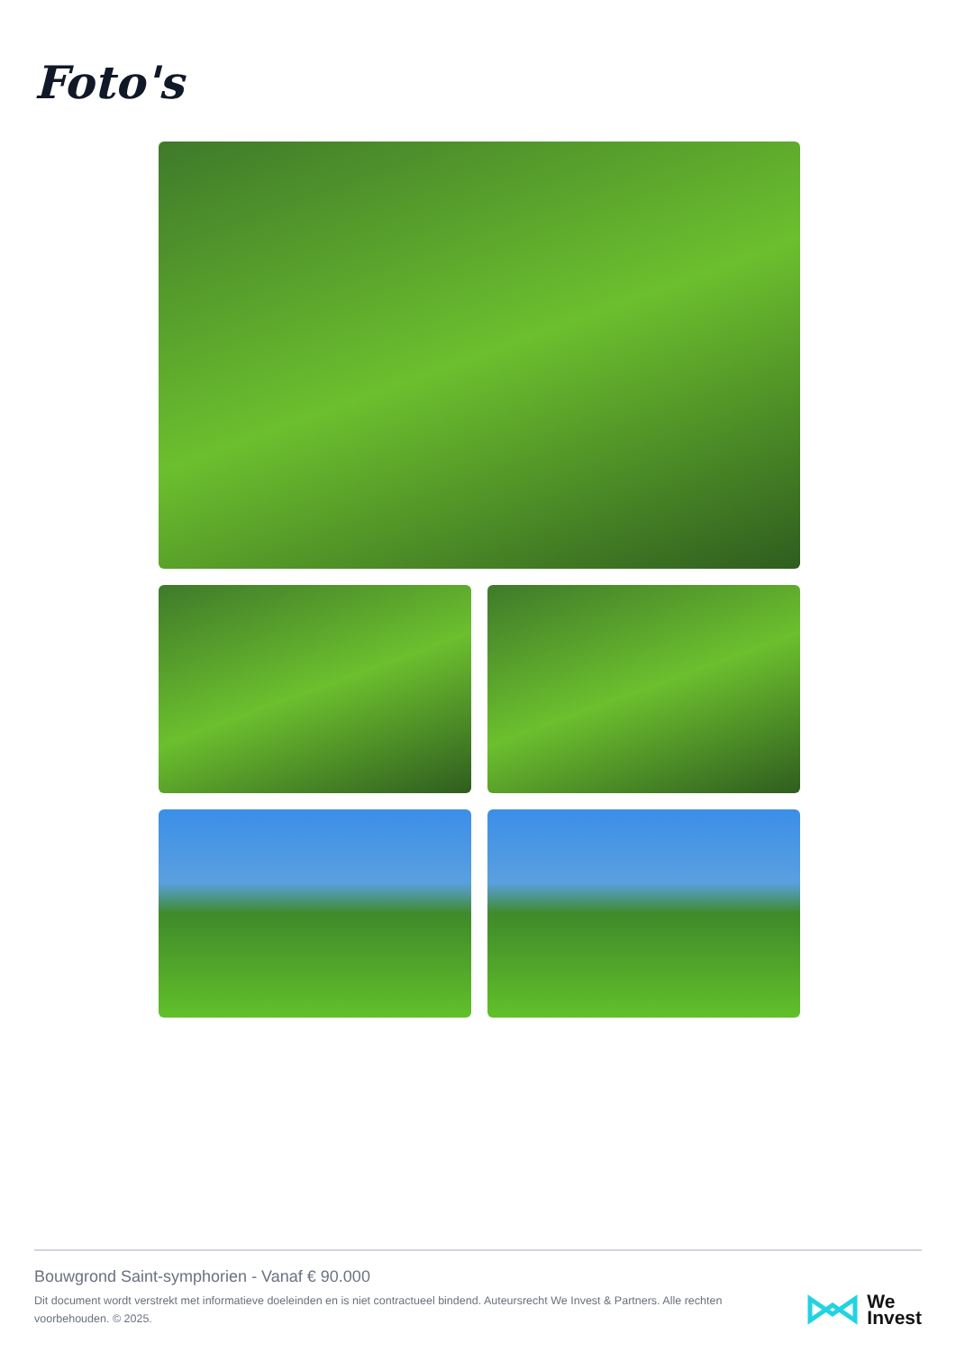Foto's
Bouwgrond Saint-symphorien - Vanaf € 90.000
Dit document wordt verstrekt met informatieve doeleinden en is niet contractueel bindend. Auteursrecht We Invest & Partners. Alle rechten voorbehouden. © 2025.
We
Invest